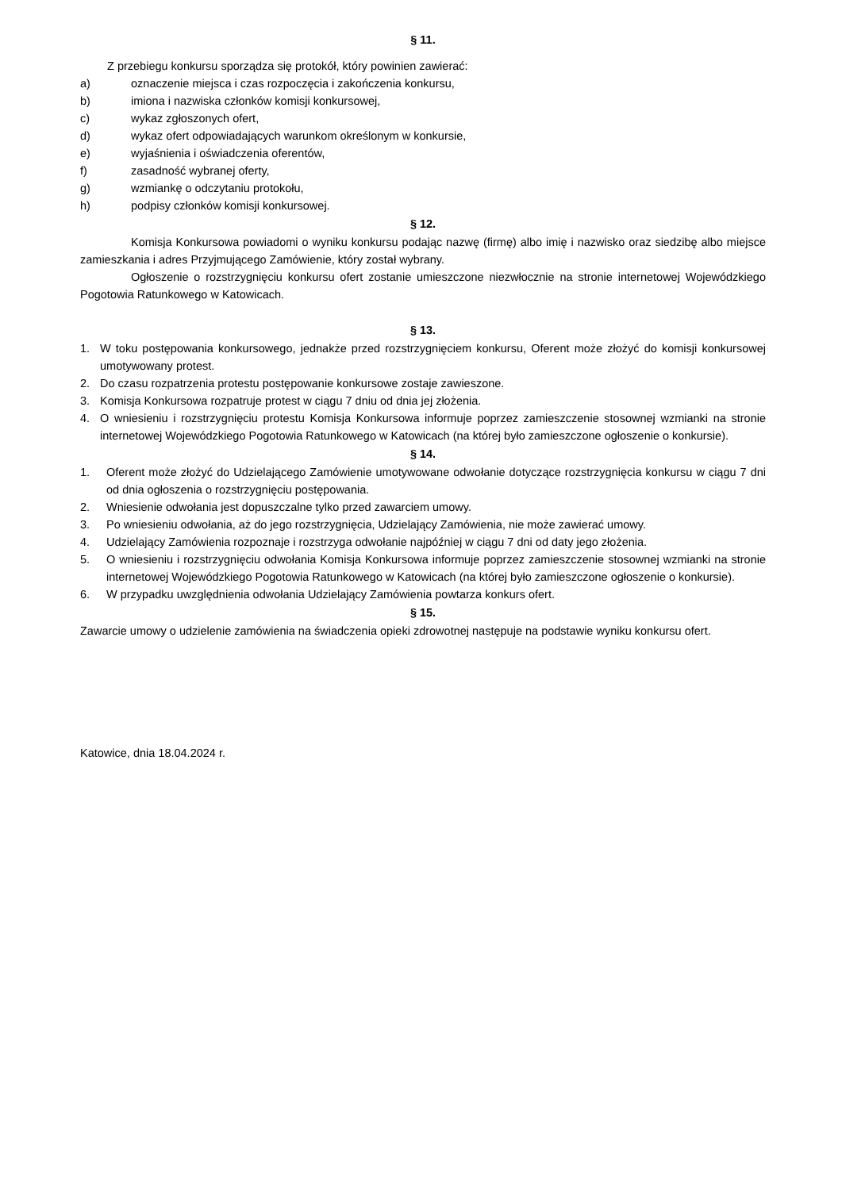§ 11.
Z przebiegu konkursu sporządza się protokół, który powinien zawierać:
a) oznaczenie miejsca i czas rozpoczęcia i zakończenia konkursu,
b) imiona i nazwiska członków komisji konkursowej,
c) wykaz zgłoszonych ofert,
d) wykaz ofert odpowiadających warunkom określonym w konkursie,
e) wyjaśnienia i oświadczenia oferentów,
f) zasadność wybranej oferty,
g) wzmiankę o odczytaniu protokołu,
h) podpisy członków komisji konkursowej.
§ 12.
Komisja Konkursowa powiadomi o wyniku konkursu podając nazwę (firmę) albo imię i nazwisko oraz siedzibę albo miejsce zamieszkania i adres Przyjmującego Zamówienie, który został wybrany.
Ogłoszenie o rozstrzygnięciu konkursu ofert zostanie umieszczone niezwłocznie na stronie internetowej Wojewódzkiego Pogotowia Ratunkowego w Katowicach.
§ 13.
1. W toku postępowania konkursowego, jednakże przed rozstrzygnięciem konkursu, Oferent może złożyć do komisji konkursowej umotywowany protest.
2. Do czasu rozpatrzenia protestu postępowanie konkursowe zostaje zawieszone.
3. Komisja Konkursowa rozpatruje protest w ciągu 7 dniu od dnia jej złożenia.
4. O wniesieniu i rozstrzygnięciu protestu Komisja Konkursowa informuje poprzez zamieszczenie stosownej wzmianki na stronie internetowej Wojewódzkiego Pogotowia Ratunkowego w Katowicach (na której było zamieszczone ogłoszenie o konkursie).
§ 14.
1. Oferent może złożyć do Udzielającego Zamówienie umotywowane odwołanie dotyczące rozstrzygnięcia konkursu w ciągu 7 dni od dnia ogłoszenia o rozstrzygnięciu postępowania.
2. Wniesienie odwołania jest dopuszczalne tylko przed zawarciem umowy.
3. Po wniesieniu odwołania, aż do jego rozstrzygnięcia, Udzielający Zamówienia, nie może zawierać umowy.
4. Udzielający Zamówienia rozpoznaje i rozstrzyga odwołanie najpóźniej w ciągu 7 dni od daty jego złożenia.
5. O wniesieniu i rozstrzygnięciu odwołania Komisja Konkursowa informuje poprzez zamieszczenie stosownej wzmianki na stronie internetowej Wojewódzkiego Pogotowia Ratunkowego w Katowicach (na której było zamieszczone ogłoszenie o konkursie).
6. W przypadku uwzględnienia odwołania Udzielający Zamówienia powtarza konkurs ofert.
§ 15.
Zawarcie umowy o udzielenie zamówienia na świadczenia opieki zdrowotnej następuje na podstawie wyniku konkursu ofert.
Katowice, dnia 18.04.2024 r.